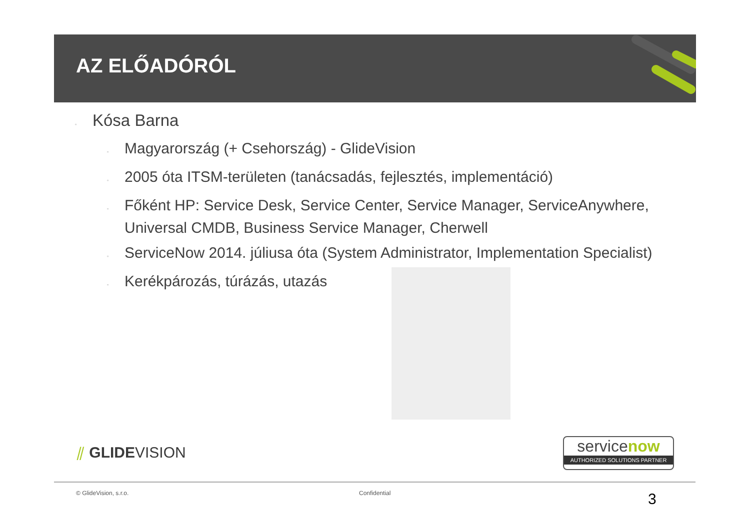AZ ELŐADÓRÓL
▫ Kósa Barna
▫ Magyarország (+ Csehország) - GlideVision
▫ 2005 óta ITSM-területen (tanácsadás, fejlesztés, implementáció)
▫ Főként HP: Service Desk, Service Center, Service Manager, ServiceAnywhere, Universal CMDB, Business Service Manager, Cherwell
▫ ServiceNow 2014. júliusa óta (System Administrator, Implementation Specialist)
▫ Kerékpározás, túrázás, utazás
⫽ GLIDEVISION
servicenow
AUTHORIZED SOLUTIONS PARTNER
© GlideVision, s.r.o. Confidential 3